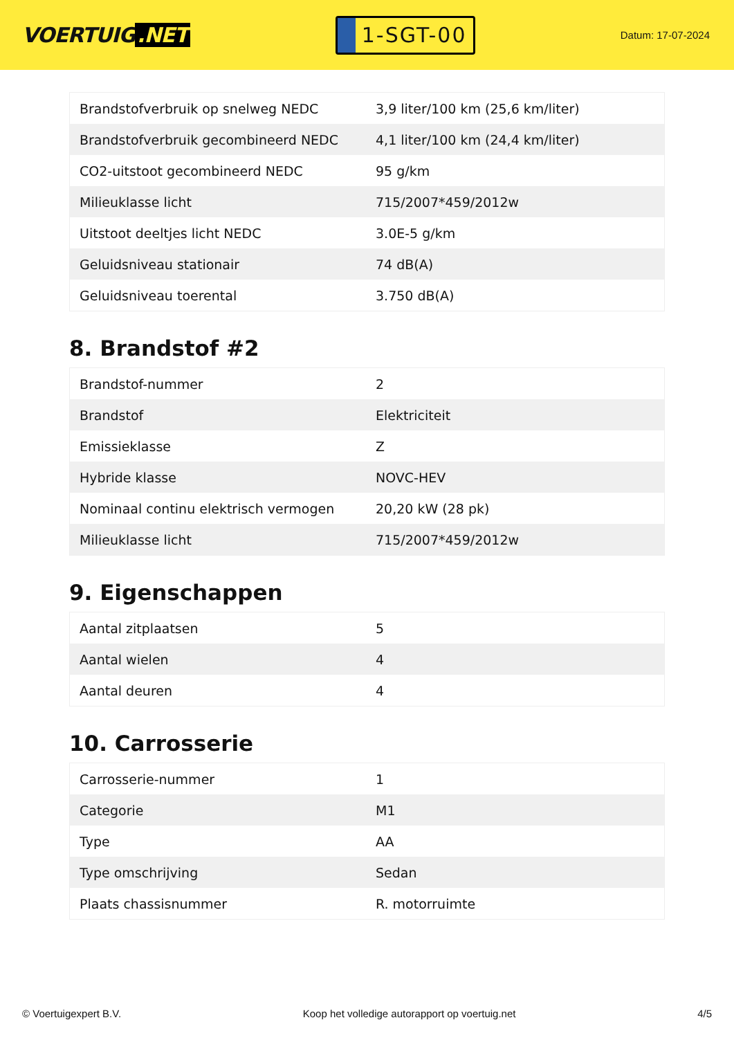VOERTUIG.NET
1-SGT-00
Datum: 17-07-2024
| Brandstofverbruik op snelweg NEDC | 3,9 liter/100 km (25,6 km/liter) |
| Brandstofverbruik gecombineerd NEDC | 4,1 liter/100 km (24,4 km/liter) |
| CO2-uitstoot gecombineerd NEDC | 95 g/km |
| Milieuklasse licht | 715/2007*459/2012w |
| Uitstoot deeltjes licht NEDC | 3.0E-5 g/km |
| Geluidsniveau stationair | 74 dB(A) |
| Geluidsniveau toerental | 3.750 dB(A) |
8. Brandstof #2
| Brandstof-nummer | 2 |
| Brandstof | Elektriciteit |
| Emissieklasse | Z |
| Hybride klasse | NOVC-HEV |
| Nominaal continu elektrisch vermogen | 20,20 kW (28 pk) |
| Milieuklasse licht | 715/2007*459/2012w |
9. Eigenschappen
| Aantal zitplaatsen | 5 |
| Aantal wielen | 4 |
| Aantal deuren | 4 |
10. Carrosserie
| Carrosserie-nummer | 1 |
| Categorie | M1 |
| Type | AA |
| Type omschrijving | Sedan |
| Plaats chassisnummer | R. motorruimte |
© Voertuigexpert B.V. Koop het volledige autorapport op voertuig.net 4/5